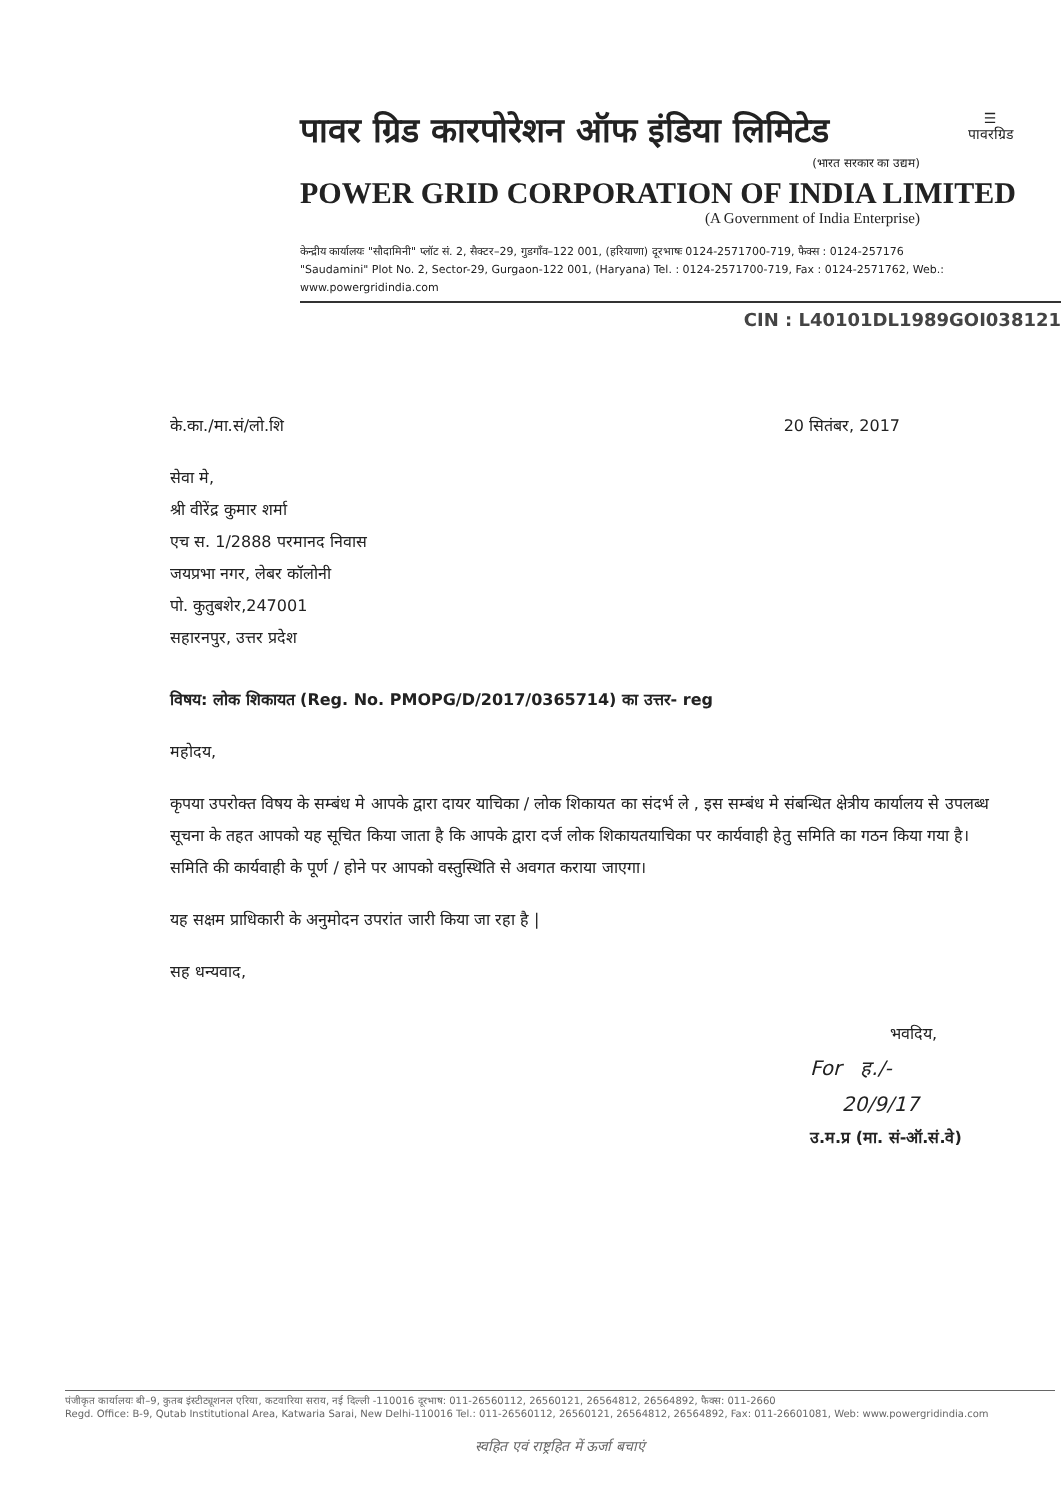पावर ग्रिड कारपोरेशन ऑफ इंडिया लिमिटेड
(भारत सरकार का उद्यम)
POWER GRID CORPORATION OF INDIA LIMITED
(A Government of India Enterprise)
☰
पावरग्रिड
केन्द्रीय कार्यालयः "सौदामिनी" प्लॉट सं. 2, सैक्टर–29, गुडगाँव–122 001, (हरियाणा) दूरभाषः 0124-2571700-719, फैक्स : 0124-257176
"Saudamini" Plot No. 2, Sector-29, Gurgaon-122 001, (Haryana) Tel. : 0124-2571700-719, Fax : 0124-2571762, Web.: www.powergridindia.com
CIN : L40101DL1989GOI038121
के.का./मा.सं/लो.शि 20 सितंबर, 2017
सेवा मे,
श्री वीरेंद्र कुमार शर्मा
एच स. 1/2888 परमानद निवास
जयप्रभा नगर, लेबर कॉलोनी
पो. कुतुबशेर,247001
सहारनपुर, उत्तर प्रदेश
विषय: लोक शिकायत (Reg. No. PMOPG/D/2017/0365714) का उत्तर- reg
महोदय,
कृपया उपरोक्त विषय के सम्बंध मे आपके द्वारा दायर याचिका / लोक शिकायत का संदर्भ ले , इस सम्बंध मे संबन्धित क्षेत्रीय कार्यालय से उपलब्ध सूचना के तहत आपको यह सूचित किया जाता है कि आपके द्वारा दर्ज लोक शिकायतयाचिका पर कार्यवाही हेतु समिति का गठन किया गया है। समिति की कार्यवाही के पूर्ण / होने पर आपको वस्तुस्थिति से अवगत कराया जाएगा।
यह सक्षम प्राधिकारी के अनुमोदन उपरांत जारी किया जा रहा है |
सह धन्यवाद,
भवदिय,
For ह./-
20/9/17
उ.म.प्र (मा. सं-ऑ.सं.वे)
पंजीकृत कार्यालयः बी–9, कुतब इंस्टीट्यूशनल एरिया, कटवारिया सराय, नई दिल्ली -110016 दूरभाष: 011-26560112, 26560121, 26564812, 26564892, फैक्स: 011-2660
Regd. Office: B-9, Qutab Institutional Area, Katwaria Sarai, New Delhi-110016 Tel.: 011-26560112, 26560121, 26564812, 26564892, Fax: 011-26601081, Web: www.powergridindia.com
स्वहित एवं राष्ट्रहित में ऊर्जा बचाएं